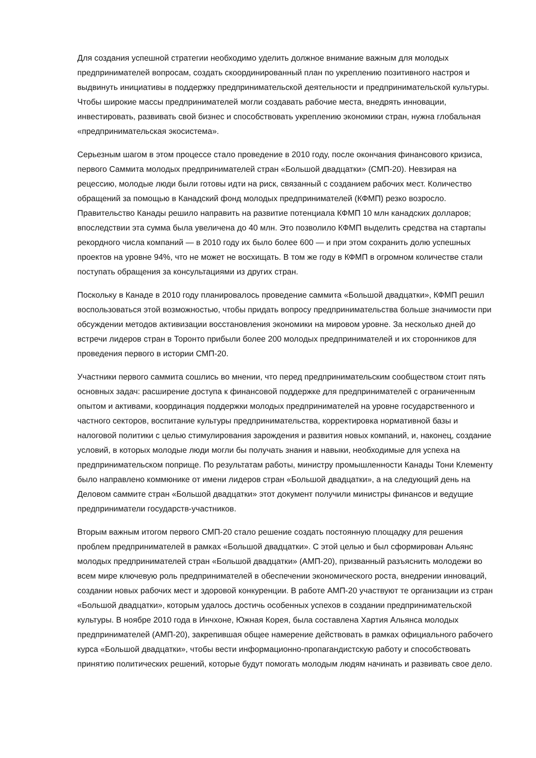Для создания успешной стратегии необходимо уделить должное внимание важным для молодых предпринимателей вопросам, создать скоординированный план по укреплению позитивного настроя и выдвинуть инициативы в поддержку предпринимательской деятельности и предпринимательской культуры. Чтобы широкие массы предпринимателей могли создавать рабочие места, внедрять инновации, инвестировать, развивать свой бизнес и способствовать укреплению экономики стран, нужна глобальная «предпринимательская экосистема».
Серьезным шагом в этом процессе стало проведение в 2010 году, после окончания финансового кризиса, первого Саммита молодых предпринимателей стран «Большой двадцатки» (СМП-20). Невзирая на рецессию, молодые люди были готовы идти на риск, связанный с созданием рабочих мест. Количество обращений за помощью в Канадский фонд молодых предпринимателей (КФМП) резко возросло. Правительство Канады решило направить на развитие потенциала КФМП 10 млн канадских долларов; впоследствии эта сумма была увеличена до 40 млн. Это позволило КФМП выделить средства на стартапы рекордного числа компаний — в 2010 году их было более 600 — и при этом сохранить долю успешных проектов на уровне 94%, что не может не восхищать. В том же году в КФМП в огромном количестве стали поступать обращения за консультациями из других стран.
Поскольку в Канаде в 2010 году планировалось проведение саммита «Большой двадцатки», КФМП решил воспользоваться этой возможностью, чтобы придать вопросу предпринимательства больше значимости при обсуждении методов активизации восстановления экономики на мировом уровне. За несколько дней до встречи лидеров стран в Торонто прибыли более 200 молодых предпринимателей и их сторонников для проведения первого в истории СМП-20.
Участники первого саммита сошлись во мнении, что перед предпринимательским сообществом стоит пять основных задач: расширение доступа к финансовой поддержке для предпринимателей с ограниченным опытом и активами, координация поддержки молодых предпринимателей на уровне государственного и частного секторов, воспитание культуры предпринимательства, корректировка нормативной базы и налоговой политики с целью стимулирования зарождения и развития новых компаний, и, наконец, создание условий, в которых молодые люди могли бы получать знания и навыки, необходимые для успеха на предпринимательском поприще. По результатам работы, министру промышленности Канады Тони Клементу было направлено коммюнике от имени лидеров стран «Большой двадцатки», а на следующий день на Деловом саммите стран «Большой двадцатки» этот документ получили министры финансов и ведущие предприниматели государств-участников.
Вторым важным итогом первого СМП-20 стало решение создать постоянную площадку для решения проблем предпринимателей в рамках «Большой двадцатки». С этой целью и был сформирован Альянс молодых предпринимателей стран «Большой двадцатки» (АМП-20), призванный разъяснить молодежи во всем мире ключевую роль предпринимателей в обеспечении экономического роста, внедрении инноваций, создании новых рабочих мест и здоровой конкуренции. В работе АМП-20 участвуют те организации из стран «Большой двадцатки», которым удалось достичь особенных успехов в создании предпринимательской культуры. В ноябре 2010 года в Инчхоне, Южная Корея, была составлена Хартия Альянса молодых предпринимателей (АМП-20), закрепившая общее намерение действовать в рамках официального рабочего курса «Большой двадцатки», чтобы вести информационно-пропагандистскую работу и способствовать принятию политических решений, которые будут помогать молодым людям начинать и развивать свое дело.